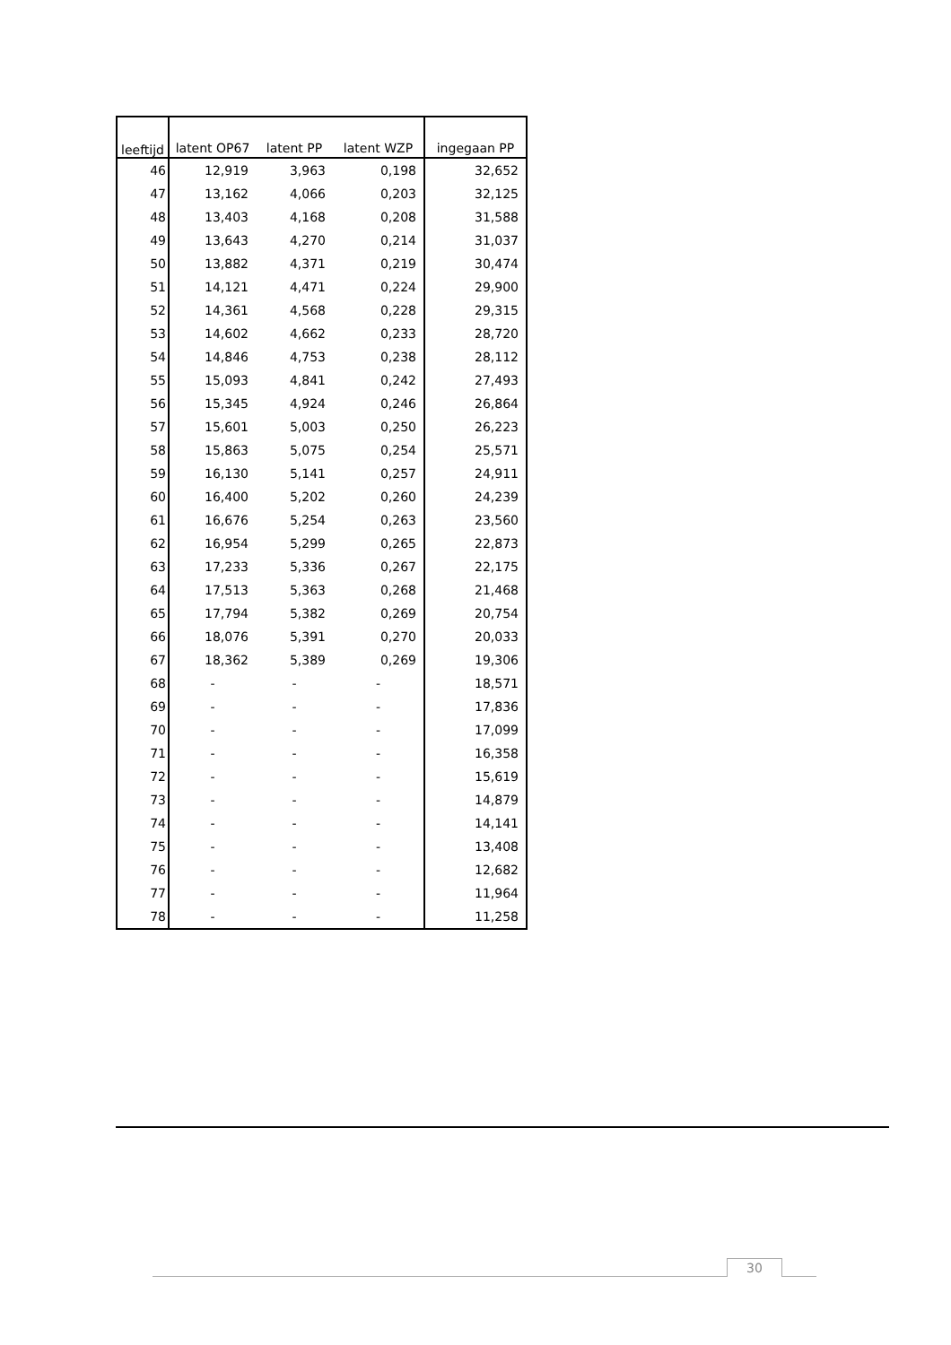| leeftijd | latent OP67 | latent PP | latent WZP | ingegaan PP |
| --- | --- | --- | --- | --- |
| 46 | 12,919 | 3,963 | 0,198 | 32,652 |
| 47 | 13,162 | 4,066 | 0,203 | 32,125 |
| 48 | 13,403 | 4,168 | 0,208 | 31,588 |
| 49 | 13,643 | 4,270 | 0,214 | 31,037 |
| 50 | 13,882 | 4,371 | 0,219 | 30,474 |
| 51 | 14,121 | 4,471 | 0,224 | 29,900 |
| 52 | 14,361 | 4,568 | 0,228 | 29,315 |
| 53 | 14,602 | 4,662 | 0,233 | 28,720 |
| 54 | 14,846 | 4,753 | 0,238 | 28,112 |
| 55 | 15,093 | 4,841 | 0,242 | 27,493 |
| 56 | 15,345 | 4,924 | 0,246 | 26,864 |
| 57 | 15,601 | 5,003 | 0,250 | 26,223 |
| 58 | 15,863 | 5,075 | 0,254 | 25,571 |
| 59 | 16,130 | 5,141 | 0,257 | 24,911 |
| 60 | 16,400 | 5,202 | 0,260 | 24,239 |
| 61 | 16,676 | 5,254 | 0,263 | 23,560 |
| 62 | 16,954 | 5,299 | 0,265 | 22,873 |
| 63 | 17,233 | 5,336 | 0,267 | 22,175 |
| 64 | 17,513 | 5,363 | 0,268 | 21,468 |
| 65 | 17,794 | 5,382 | 0,269 | 20,754 |
| 66 | 18,076 | 5,391 | 0,270 | 20,033 |
| 67 | 18,362 | 5,389 | 0,269 | 19,306 |
| 68 | - | - | - | 18,571 |
| 69 | - | - | - | 17,836 |
| 70 | - | - | - | 17,099 |
| 71 | - | - | - | 16,358 |
| 72 | - | - | - | 15,619 |
| 73 | - | - | - | 14,879 |
| 74 | - | - | - | 14,141 |
| 75 | - | - | - | 13,408 |
| 76 | - | - | - | 12,682 |
| 77 | - | - | - | 11,964 |
| 78 | - | - | - | 11,258 |
30